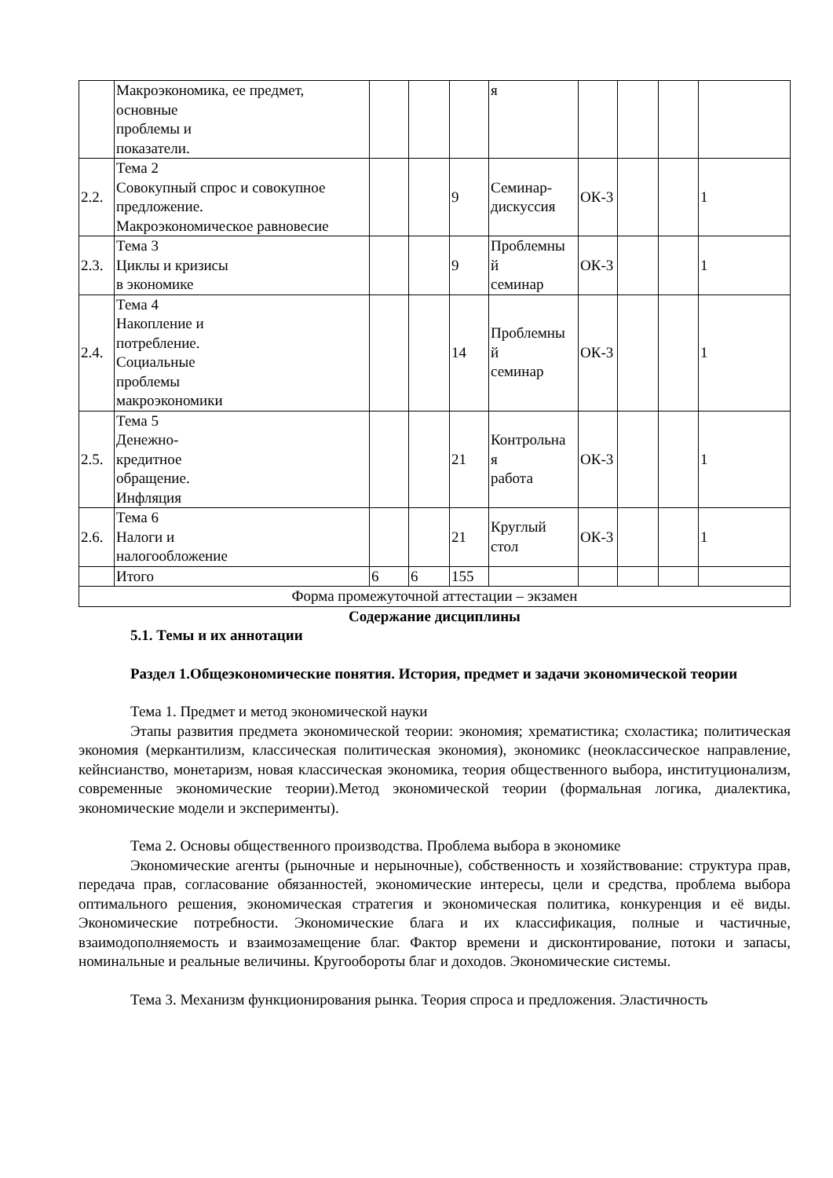| | Макроэкономика, ее предмет, основные проблемы и показатели. | | | | я | | | | |
| 2.2. | Тема 2 Совокупный спрос и совокупное предложение. Макроэкономическое равновесие | | | 9 | Семинар-дискуссия | ОК-3 | | | 1 |
| 2.3. | Тема 3 Циклы и кризисы в экономике | | | 9 | Проблемны й семинар | ОК-3 | | | 1 |
| 2.4. | Тема 4 Накопление и потребление. Социальные проблемы макроэкономики | | | 14 | Проблемны й семинар | ОК-3 | | | 1 |
| 2.5. | Тема 5 Денежно- кредитное обращение. Инфляция | | | 21 | Контрольна я работа | ОК-3 | | | 1 |
| 2.6. | Тема 6 Налоги и налогообложение | | | 21 | Круглый стол | ОК-3 | | | 1 |
| | Итого | 6 | 6 | 155 | | | | | |
| Форма промежуточной аттестации – экзамен | | | | | | | | | |
Содержание дисциплины
5.1. Темы и их аннотации
Раздел 1.Общеэкономические понятия. История, предмет и задачи экономической теории
Тема 1. Предмет и метод экономической науки
Этапы развития предмета экономической теории: экономия; хрематистика; схоластика; политическая экономия (меркантилизм, классическая политическая экономия), экономикс (неоклассическое направление, кейнсианство, монетаризм, новая классическая экономика, теория общественного выбора, институционализм, современные экономические теории).Метод экономической теории (формальная логика, диалектика, экономические модели и эксперименты).
Тема 2. Основы общественного производства. Проблема выбора в экономике
Экономические агенты (рыночные и нерыночные), собственность и хозяйствование: структура прав, передача прав, согласование обязанностей, экономические интересы, цели и средства, проблема выбора оптимального решения, экономическая стратегия и экономическая политика, конкуренция и её виды. Экономические потребности. Экономические блага и их классификация, полные и частичные, взаимодополняемость и взаимозамещение благ. Фактор времени и дисконтирование, потоки и запасы, номинальные и реальные величины. Кругообороты благ и доходов. Экономические системы.
Тема 3. Механизм функционирования рынка. Теория спроса и предложения. Эластичность